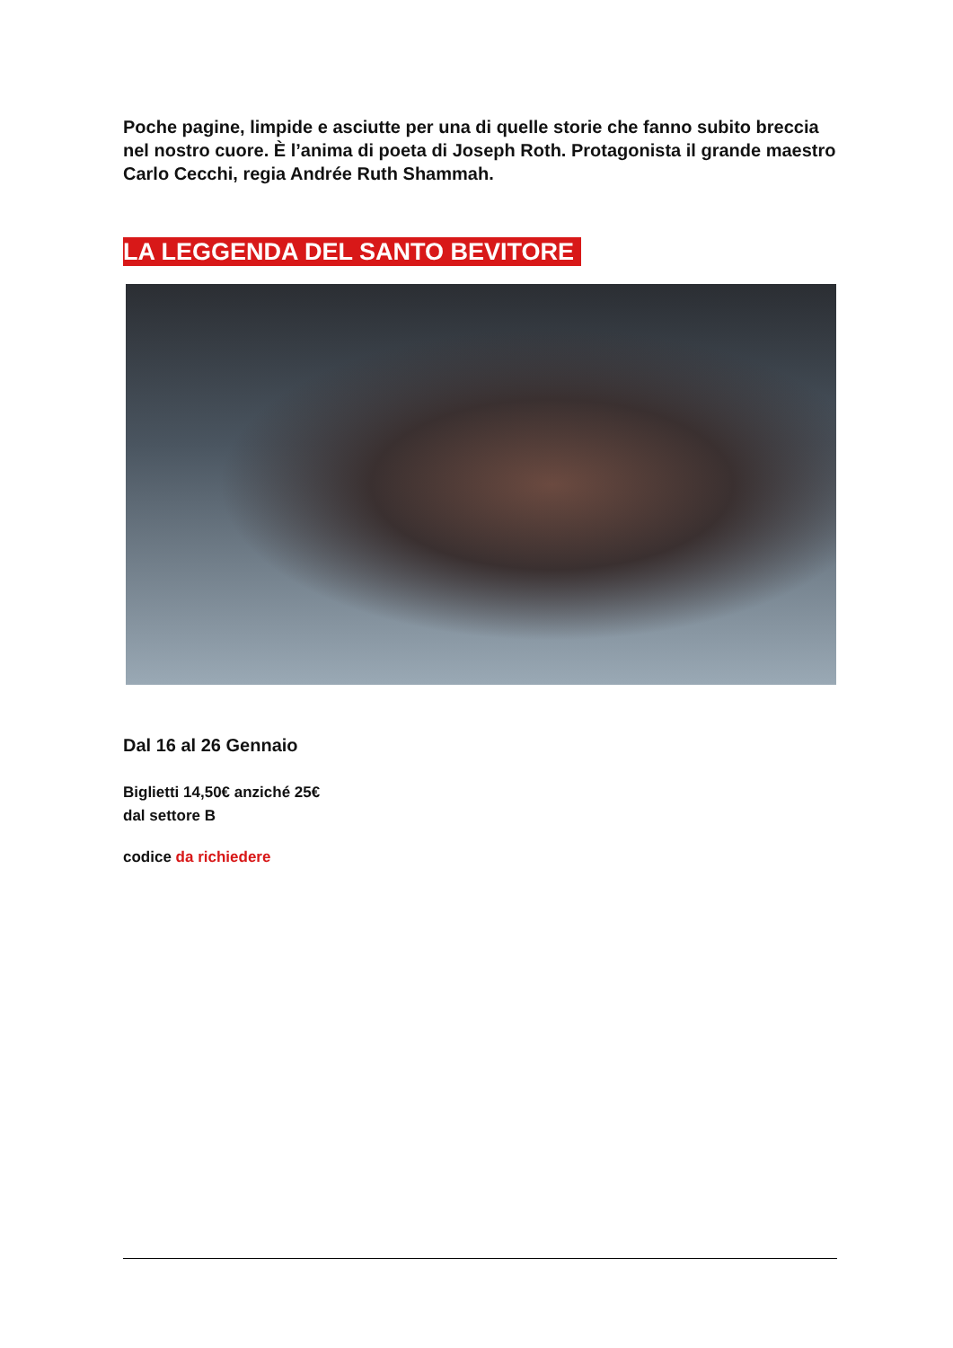Poche pagine, limpide e asciutte per una di quelle storie che fanno subito breccia nel nostro cuore. È l’anima di poeta di Joseph Roth. Protagonista il grande maestro Carlo Cecchi, regia Andrée Ruth Shammah.
LA LEGGENDA DEL SANTO BEVITORE
Dal 16 al 26 Gennaio
Biglietti 14,50€ anziché 25€
dal settore B
codice da richiedere